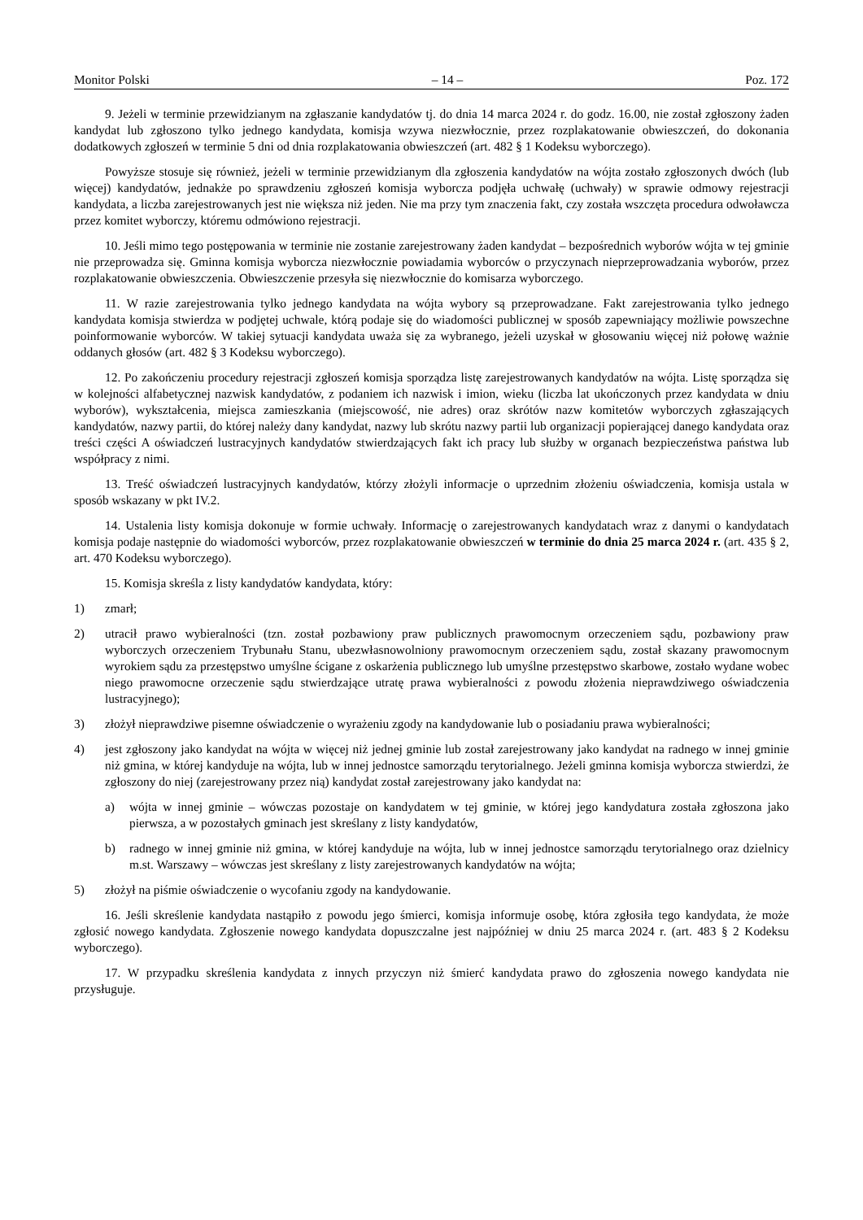Monitor Polski – 14 – Poz. 172
9. Jeżeli w terminie przewidzianym na zgłaszanie kandydatów tj. do dnia 14 marca 2024 r. do godz. 16.00, nie został zgłoszony żaden kandydat lub zgłoszono tylko jednego kandydata, komisja wzywa niezwłocznie, przez rozplakatowanie obwieszczeń, do dokonania dodatkowych zgłoszeń w terminie 5 dni od dnia rozplakatowania obwieszczeń (art. 482 § 1 Kodeksu wyborczego).
Powyższe stosuje się również, jeżeli w terminie przewidzianym dla zgłoszenia kandydatów na wójta zostało zgłoszonych dwóch (lub więcej) kandydatów, jednakże po sprawdzeniu zgłoszeń komisja wyborcza podjęła uchwałę (uchwały) w sprawie odmowy rejestracji kandydata, a liczba zarejestrowanych jest nie większa niż jeden. Nie ma przy tym znaczenia fakt, czy została wszczęta procedura odwoławcza przez komitet wyborczy, któremu odmówiono rejestracji.
10. Jeśli mimo tego postępowania w terminie nie zostanie zarejestrowany żaden kandydat – bezpośrednich wyborów wójta w tej gminie nie przeprowadza się. Gminna komisja wyborcza niezwłocznie powiadamia wyborców o przyczynach nieprzeprowadzania wyborów, przez rozplakatowanie obwieszczenia. Obwieszczenie przesyła się niezwłocznie do komisarza wyborczego.
11. W razie zarejestrowania tylko jednego kandydata na wójta wybory są przeprowadzane. Fakt zarejestrowania tylko jednego kandydata komisja stwierdza w podjętej uchwale, którą podaje się do wiadomości publicznej w sposób zapewniający możliwie powszechne poinformowanie wyborców. W takiej sytuacji kandydata uważa się za wybranego, jeżeli uzyskał w głosowaniu więcej niż połowę ważnie oddanych głosów (art. 482 § 3 Kodeksu wyborczego).
12. Po zakończeniu procedury rejestracji zgłoszeń komisja sporządza listę zarejestrowanych kandydatów na wójta. Listę sporządza się w kolejności alfabetycznej nazwisk kandydatów, z podaniem ich nazwisk i imion, wieku (liczba lat ukończonych przez kandydata w dniu wyborów), wykształcenia, miejsca zamieszkania (miejscowość, nie adres) oraz skrótów nazw komitetów wyborczych zgłaszających kandydatów, nazwy partii, do której należy dany kandydat, nazwy lub skrótu nazwy partii lub organizacji popierającej danego kandydata oraz treści części A oświadczeń lustracyjnych kandydatów stwierdzających fakt ich pracy lub służby w organach bezpieczeństwa państwa lub współpracy z nimi.
13. Treść oświadczeń lustracyjnych kandydatów, którzy złożyli informacje o uprzednim złożeniu oświadczenia, komisja ustala w sposób wskazany w pkt IV.2.
14. Ustalenia listy komisja dokonuje w formie uchwały. Informację o zarejestrowanych kandydatach wraz z danymi o kandydatach komisja podaje następnie do wiadomości wyborców, przez rozplakatowanie obwieszczeń w terminie do dnia 25 marca 2024 r. (art. 435 § 2, art. 470 Kodeksu wyborczego).
15. Komisja skreśla z listy kandydatów kandydata, który:
1) zmarł;
2) utracił prawo wybieralności (tzn. został pozbawiony praw publicznych prawomocnym orzeczeniem sądu, pozbawiony praw wyborczych orzeczeniem Trybunału Stanu, ubezwłasnowolniony prawomocnym orzeczeniem sądu, został skazany prawomocnym wyrokiem sądu za przestępstwo umyślne ścigane z oskarżenia publicznego lub umyślne przestępstwo skarbowe, zostało wydane wobec niego prawomocne orzeczenie sądu stwierdzające utratę prawa wybieralności z powodu złożenia nieprawdziwego oświadczenia lustracyjnego);
3) złożył nieprawdziwe pisemne oświadczenie o wyrażeniu zgody na kandydowanie lub o posiadaniu prawa wybieralności;
4) jest zgłoszony jako kandydat na wójta w więcej niż jednej gminie lub został zarejestrowany jako kandydat na radnego w innej gminie niż gmina, w której kandyduje na wójta, lub w innej jednostce samorządu terytorialnego. Jeżeli gminna komisja wyborcza stwierdzi, że zgłoszony do niej (zarejestrowany przez nią) kandydat został zarejestrowany jako kandydat na:
a) wójta w innej gminie – wówczas pozostaje on kandydatem w tej gminie, w której jego kandydatura została zgłoszona jako pierwsza, a w pozostałych gminach jest skreślany z listy kandydatów,
b) radnego w innej gminie niż gmina, w której kandyduje na wójta, lub w innej jednostce samorządu terytorialnego oraz dzielnicy m.st. Warszawy – wówczas jest skreślany z listy zarejestrowanych kandydatów na wójta;
5) złożył na piśmie oświadczenie o wycofaniu zgody na kandydowanie.
16. Jeśli skreślenie kandydata nastąpiło z powodu jego śmierci, komisja informuje osobę, która zgłosiła tego kandydata, że może zgłosić nowego kandydata. Zgłoszenie nowego kandydata dopuszczalne jest najpóźniej w dniu 25 marca 2024 r. (art. 483 § 2 Kodeksu wyborczego).
17. W przypadku skreślenia kandydata z innych przyczyn niż śmierć kandydata prawo do zgłoszenia nowego kandydata nie przysługuje.